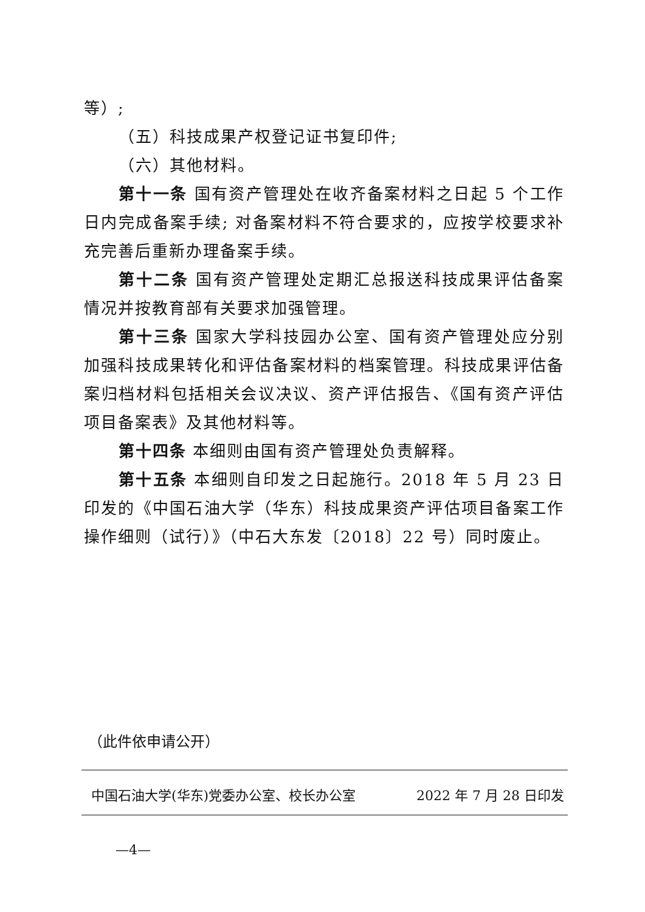等）;
（五）科技成果产权登记证书复印件;
（六）其他材料。
第十一条 国有资产管理处在收齐备案材料之日起 5 个工作日内完成备案手续; 对备案材料不符合要求的，应按学校要求补充完善后重新办理备案手续。
第十二条 国有资产管理处定期汇总报送科技成果评估备案情况并按教育部有关要求加强管理。
第十三条 国家大学科技园办公室、国有资产管理处应分别加强科技成果转化和评估备案材料的档案管理。科技成果评估备案归档材料包括相关会议决议、资产评估报告、《国有资产评估项目备案表》及其他材料等。
第十四条 本细则由国有资产管理处负责解释。
第十五条 本细则自印发之日起施行。2018 年 5 月 23 日印发的《中国石油大学（华东）科技成果资产评估项目备案工作操作细则（试行）》（中石大东发〔2018〕22 号）同时废止。
（此件依申请公开）
中国石油大学(华东)党委办公室、校长办公室 2022 年 7 月 28 日印发
—4—